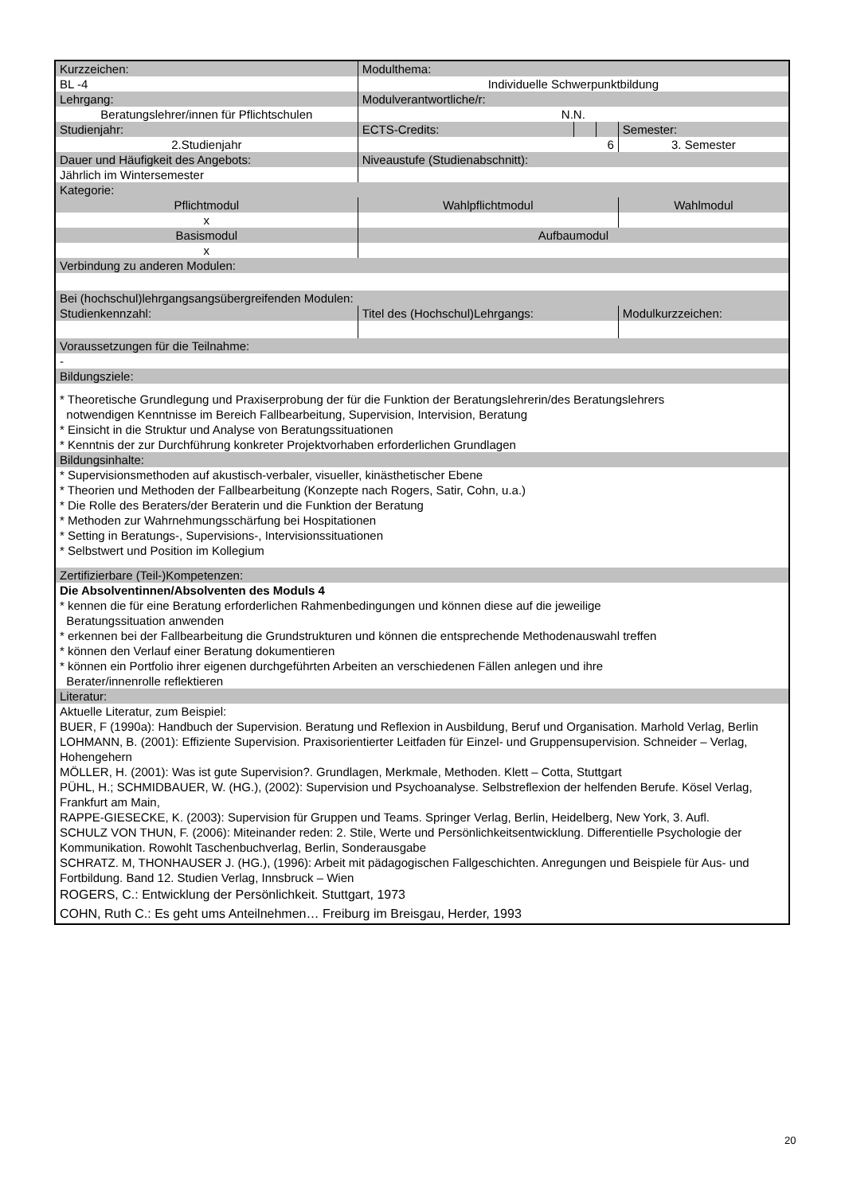| Kurzzeichen: | | Modulthema: | | | | | |
| BL -4 | | Individuelle Schwerpunktbildung | | | | | |
| Lehrgang: | | | Modulverantwortliche/r: | | | | |
| Beratungslehrer/innen für Pflichtschulen | | | N.N. | | | | |
| Studienjahr: | | | ECTS-Credits: | | | Semester: | |
| 2.Studienjahr | | | 6 | | | 3. Semester | |
| Dauer und Häufigkeit des Angebots: | | | Niveaustufe (Studienabschnitt): | | | | |
| Jährlich im Wintersemester | | | | | | | |
| Kategorie: | | | | | | | |
| Pflichtmodul | | Wahlpflichtmodul | | | | Wahlmodul | |
| x | | | | | | | |
| Basismodul | | | Aufbaumodul | | | | |
| x | | | | | | | |
| Verbindung zu anderen Modulen: | | | | | | | |
| Bei (hochschul)lehrgangsangsübergreifenden Modulen: | | | | | | | |
| Studienkennzahl: | Titel des (Hochschul)Lehrgangs: | | | | | | Modulkurzzeichen: |
| Voraussetzungen für die Teilnahme: | | | | | | | |
| - | | | | | | | |
| Bildungsziele: | | | | | | | |
| * Theoretische Grundlegung und Praxiserprobung der für die Funktion der Beratungslehrerin/des Beratungslehrers notwendigen Kenntnisse im Bereich Fallbearbeitung, Supervision, Intervision, Beratung * Einsicht in die Struktur und Analyse von Beratungssituationen * Kenntnis der zur Durchführung konkreter Projektvorhaben erforderlichen Grundlagen | | | | | | | |
| Bildungsinhalte: | | | | | | | |
| * Supervisionsmethoden auf akustisch-verbaler, visueller, kinästhetischer Ebene * Theorien und Methoden der Fallbearbeitung (Konzepte nach Rogers, Satir, Cohn, u.a.) * Die Rolle des Beraters/der Beraterin und die Funktion der Beratung * Methoden zur Wahrnehmungsschärfung bei Hospitationen * Setting in Beratungs-, Supervisions-, Intervisionssituationen * Selbstwert und Position im Kollegium | | | | | | | |
| Zertifizierbare (Teil-)Kompetenzen: | | | | | | | |
| Die Absolventinnen/Absolventen des Moduls 4 * kennen die für eine Beratung erforderlichen Rahmenbedingungen und können diese auf die jeweilige Beratungssituation anwenden * erkennen bei der Fallbearbeitung die Grundstrukturen und können die entsprechende Methodenauswahl treffen * können den Verlauf einer Beratung dokumentieren * können ein Portfolio ihrer eigenen durchgeführten Arbeiten an verschiedenen Fällen anlegen und ihre Berater/innenrolle reflektieren | | | | | | | |
| Literatur: | | | | | | | |
| Aktuelle Literatur, zum Beispiel: BUER, F (1990a): Handbuch der Supervision. Beratung und Reflexion in Ausbildung, Beruf und Organisation. Marhold Verlag, Berlin LOHMANN, B. (2001): Effiziente Supervision. Praxisorientierter Leitfaden für Einzel- und Gruppensupervision. Schneider – Verlag, Hohengehern MÖLLER, H. (2001): Was ist gute Supervision?. Grundlagen, Merkmale, Methoden. Klett – Cotta, Stuttgart PÜHL, H.; SCHMIDBAUER, W. (HG.), (2002): Supervision und Psychoanalyse. Selbstreflexion der helfenden Berufe. Kösel Verlag, Frankfurt am Main, RAPPE-GIESECKE, K. (2003): Supervision für Gruppen und Teams. Springer Verlag, Berlin, Heidelberg, New York, 3. Aufl. SCHULZ VON THUN, F. (2006): Miteinander reden: 2. Stile, Werte und Persönlichkeitsentwicklung. Differentielle Psychologie der Kommunikation. Rowohlt Taschenbuchverlag, Berlin, Sonderausgabe SCHRATZ. M, THONHAUSER J. (HG.), (1996): Arbeit mit pädagogischen Fallgeschichten. Anregungen und Beispiele für Aus- und Fortbildung. Band 12. Studien Verlag, Innsbruck – Wien ROGERS, C.: Entwicklung der Persönlichkeit. Stuttgart, 1973 COHN, Ruth C.: Es geht ums Anteilnehmen… Freiburg im Breisgau, Herder, 1993 | | | | | | | |
20